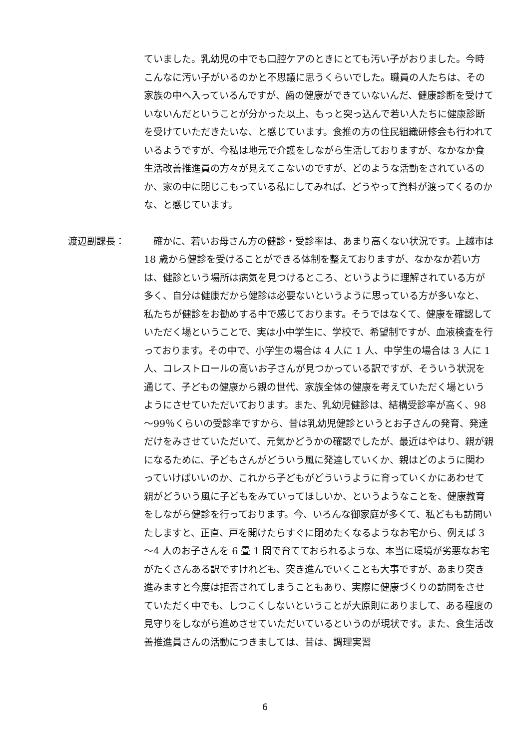ていました。乳幼児の中でも口腔ケアのときにとても汚い子がおりました。今時こんなに汚い子がいるのかと不思議に思うくらいでした。職員の人たちは、その家族の中へ入っているんですが、歯の健康ができていないんだ、健康診断を受けていないんだということが分かった以上、もっと突っ込んで若い人たちに健康診断を受けていただきたいな、と感じています。食推の方の住民組織研修会も行われているようですが、今私は地元で介護をしながら生活しておりますが、なかなか食生活改善推進員の方々が見えてこないのですが、どのような活動をされているのか、家の中に閉じこもっている私にしてみれば、どうやって資料が渡ってくるのかな、と感じています。
渡辺副課長： 　確かに、若いお母さん方の健診・受診率は、あまり高くない状況です。上越市は 18 歳から健診を受けることができる体制を整えておりますが、なかなか若い方は、健診という場所は病気を見つけるところ、というように理解されている方が多く、自分は健康だから健診は必要ないというように思っている方が多いなと、私たちが健診をお勧めする中で感じております。そうではなくて、健康を確認していただく場ということで、実は小中学生に、学校で、希望制ですが、血液検査を行っております。その中で、小学生の場合は 4 人に 1 人、中学生の場合は 3 人に 1 人、コレストロールの高いお子さんが見つかっている訳ですが、そういう状況を通じて、子どもの健康から親の世代、家族全体の健康を考えていただく場というようにさせていただいております。また、乳幼児健診は、結構受診率が高く、98～99％くらいの受診率ですから、昔は乳幼児健診というとお子さんの発育、発達だけをみさせていただいて、元気かどうかの確認でしたが、最近はやはり、親が親になるために、子どもさんがどういう風に発達していくか、親はどのように関わっていけばいいのか、これから子どもがどういうように育っていくかにあわせて親がどういう風に子どもをみていってほしいか、というようなことを、健康教育をしながら健診を行っております。今、いろんな御家庭が多くて、私どもも訪問いたしますと、正直、戸を開けたらすぐに閉めたくなるようなお宅から、例えば 3～4 人のお子さんを 6 畳 1 間で育てておられるような、本当に環境が劣悪なお宅がたくさんある訳ですけれども、突き進んでいくことも大事ですが、あまり突き進みますと今度は拒否されてしまうこともあり、実際に健康づくりの訪問をさせていただく中でも、しつこくしないということが大原則にありまして、ある程度の見守りをしながら進めさせていただいているというのが現状です。また、食生活改善推進員さんの活動につきましては、昔は、調理実習
6